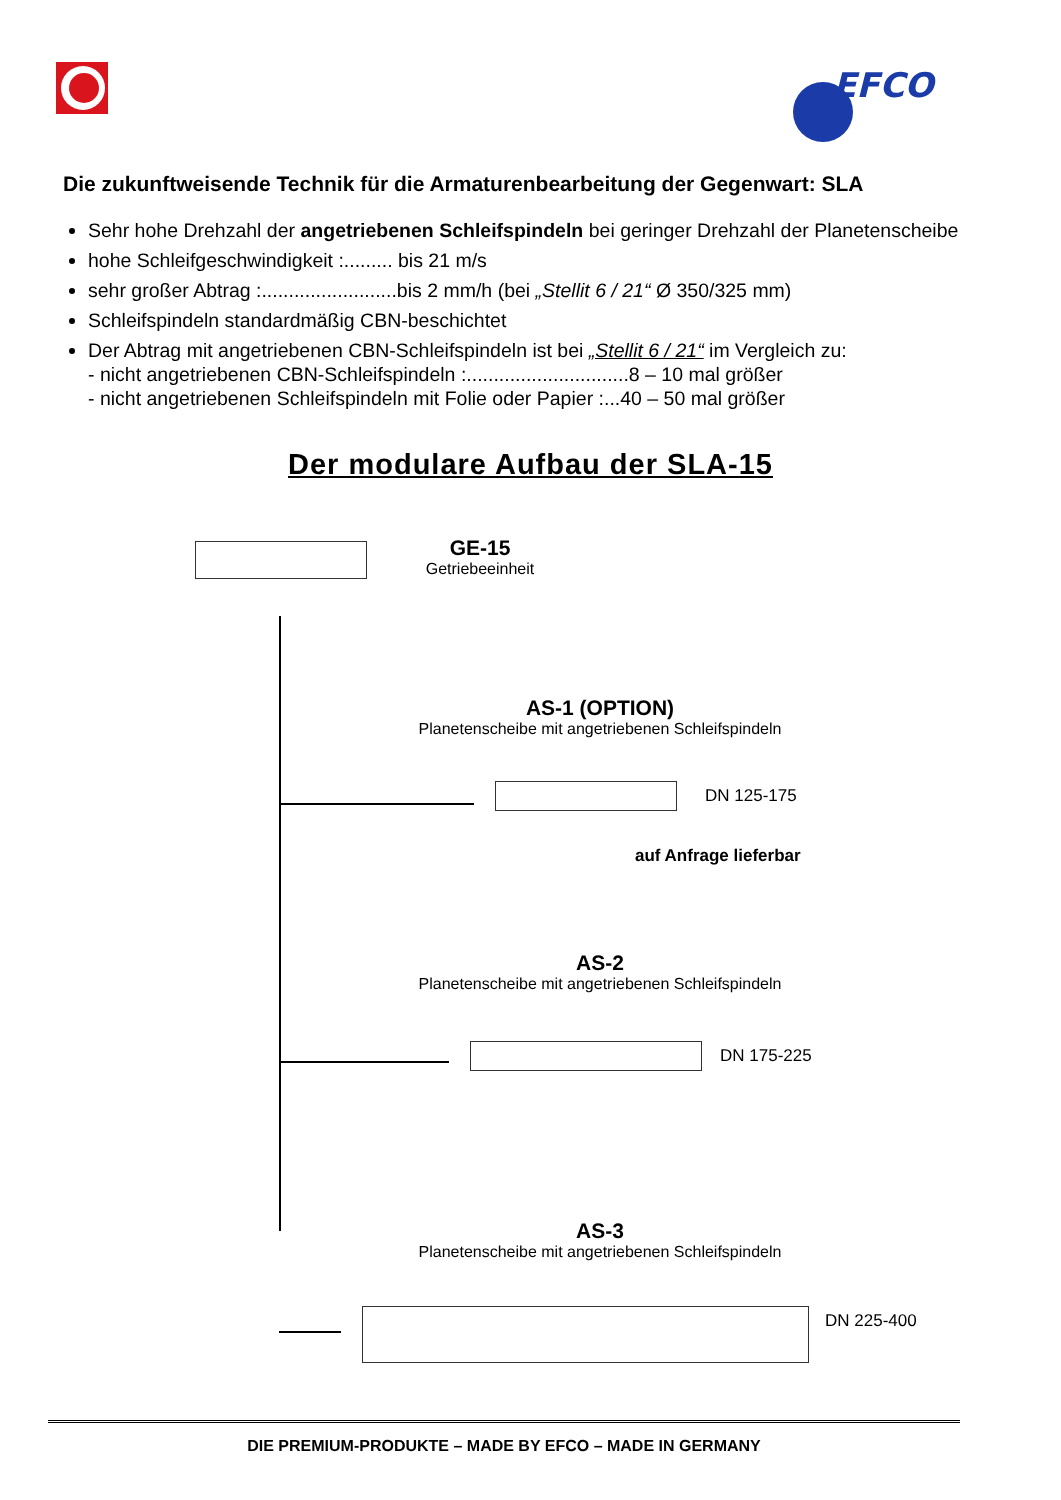EFCO
Die zukunftweisende Technik für die Armaturenbearbeitung der Gegenwart: SLA
Sehr hohe Drehzahl der angetriebenen Schleifspindeln bei geringer Drehzahl der Planetenscheibe
hohe Schleifgeschwindigkeit :......... bis 21 m/s
sehr großer Abtrag :.........................bis 2 mm/h (bei „Stellit 6 / 21“ Ø 350/325 mm)
Schleifspindeln standardmäßig CBN-beschichtet
Der Abtrag mit angetriebenen CBN-Schleifspindeln ist bei „Stellit 6 / 21“ im Vergleich zu:
- nicht angetriebenen CBN-Schleifspindeln :..............................8 – 10 mal größer
- nicht angetriebenen Schleifspindeln mit Folie oder Papier :...40 – 50 mal größer
Der modulare Aufbau der SLA-15
GE-15
Getriebeeinheit
AS-1 (OPTION)
Planetenscheibe mit angetriebenen Schleifspindeln
DN 125-175
auf Anfrage lieferbar
AS-2
Planetenscheibe mit angetriebenen Schleifspindeln
DN 175-225
AS-3
Planetenscheibe mit angetriebenen Schleifspindeln
DN 225-400
DIE PREMIUM-PRODUKTE – MADE BY EFCO – MADE IN GERMANY